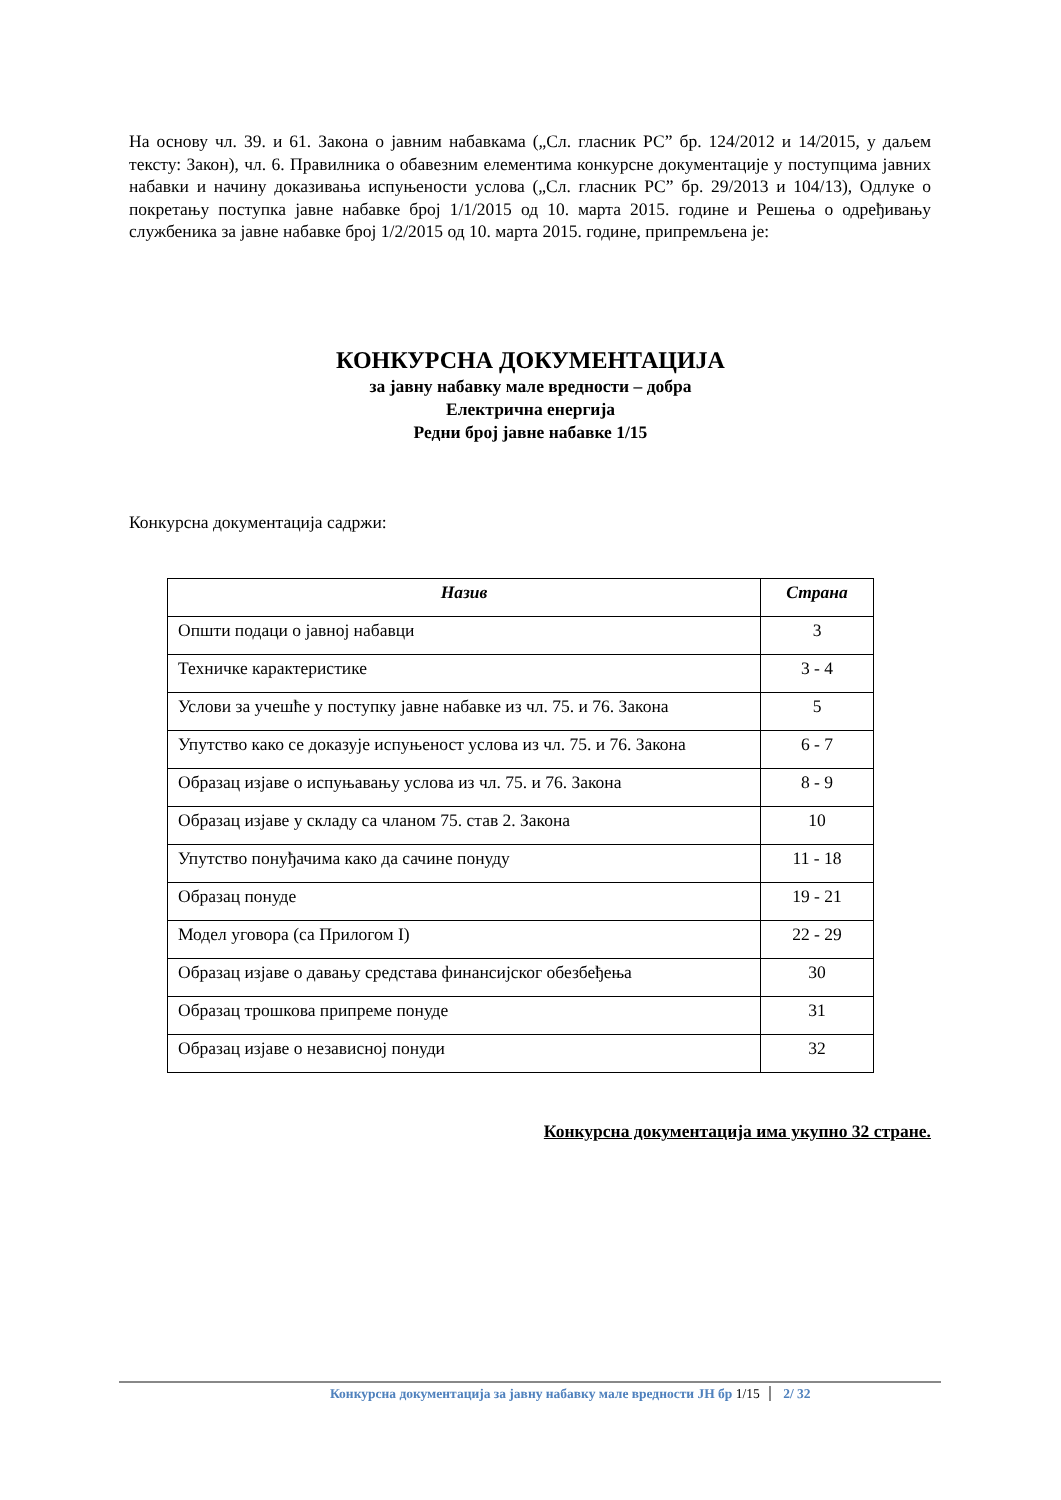На основу чл. 39. и 61. Закона о јавним набавкама („Сл. гласник РС” бр. 124/2012 и 14/2015, у даљем тексту: Закон), чл. 6. Правилника о обавезним елементима конкурсне документације у поступцима јавних набавки и начину доказивања испуњености услова („Сл. гласник РС” бр. 29/2013 и 104/13), Одлуке о покретању поступка јавне набавке број 1/1/2015 од 10. марта 2015. године и Решења о одређивању службеника за јавне набавке број 1/2/2015 од 10. марта 2015. године, припремљена је:
КОНКУРСНА ДОКУМЕНТАЦИЈА
за јавну набавку мале вредности – добра
Електрична енергија
Редни број јавне набавке 1/15
Конкурсна документација садржи:
| Назив | Страна |
| --- | --- |
| Општи подаци о јавној набавци | 3 |
| Техничке карактеристике | 3 - 4 |
| Услови за учешће у поступку јавне набавке из чл. 75. и 76. Закона | 5 |
| Упутство како се доказује испуњеност услова из чл. 75. и 76. Закона | 6 - 7 |
| Образац изјаве о испуњавању услова из чл. 75. и 76. Закона | 8 - 9 |
| Образац изјаве у складу са чланом 75. став 2. Закона | 10 |
| Упутство понуђачима како да сачине понуду | 11 - 18 |
| Образац понуде | 19 - 21 |
| Модел уговора (са Прилогом I) | 22 - 29 |
| Образац изјаве о давању средстава финансијског обезбеђења | 30 |
| Образац трошкова припреме понуде | 31 |
| Образац изјаве о независној понуди | 32 |
Конкурсна документација има укупно 32 стране.
Конкурсна документација за јавну набавку мале вредности ЈН бр 1/15 2/ 32